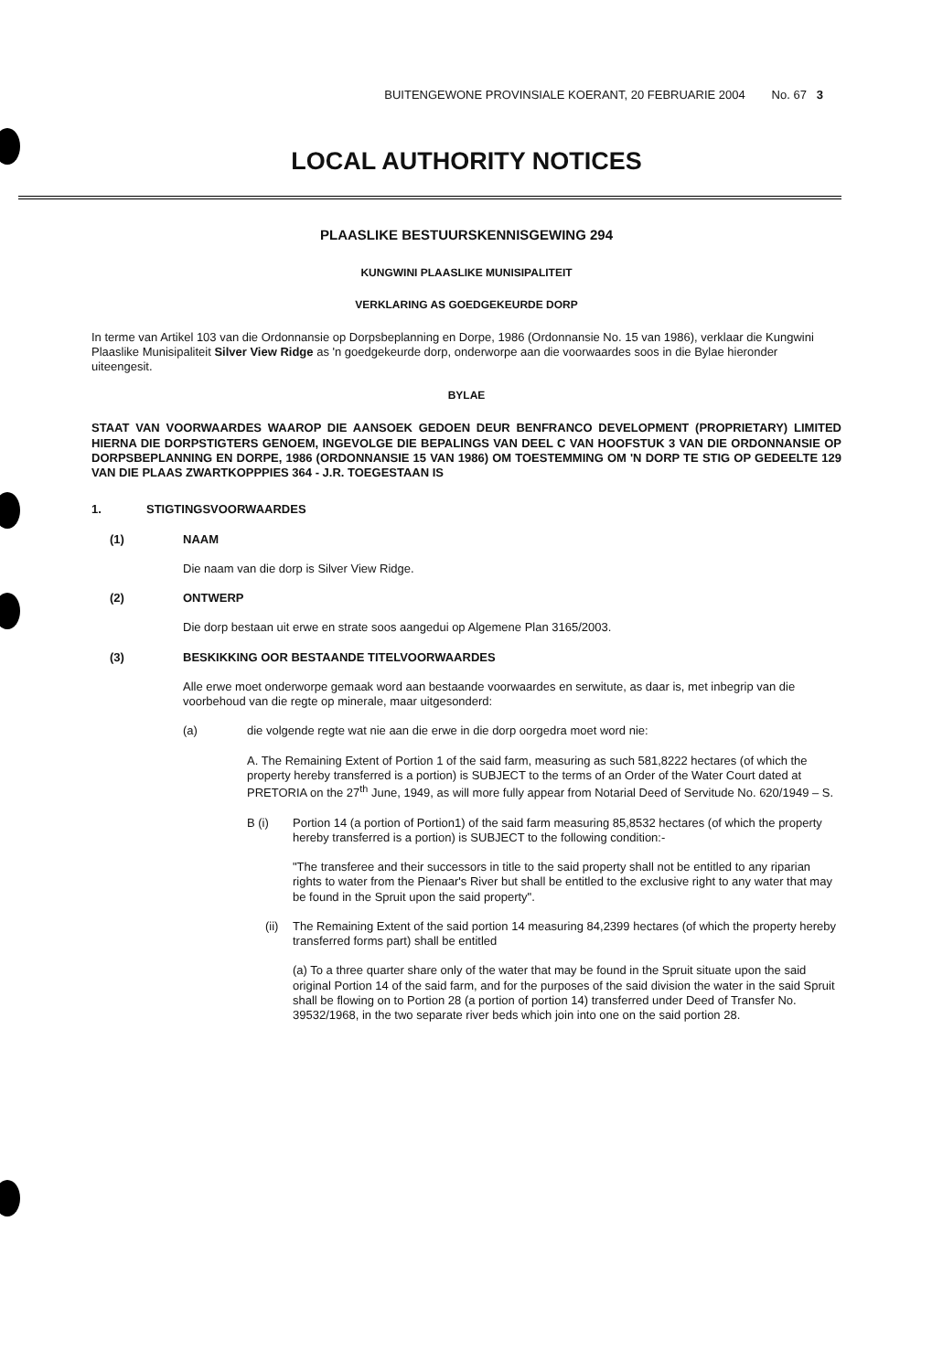BUITENGEWONE PROVINSIALE KOERANT, 20 FEBRUARIE 2004 No. 67 3
LOCAL AUTHORITY NOTICES
PLAASLIKE BESTUURSKENNISGEWING 294
KUNGWINI PLAASLIKE MUNISIPALITEIT
VERKLARING AS GOEDGEKEURDE DORP
In terme van Artikel 103 van die Ordonnansie op Dorpsbeplanning en Dorpe, 1986 (Ordonnansie No. 15 van 1986), verklaar die Kungwini Plaaslike Munisipaliteit Silver View Ridge as 'n goedgekeurde dorp, onderworpe aan die voorwaardes soos in die Bylae hieronder uiteengesit.
BYLAE
STAAT VAN VOORWAARDES WAAROP DIE AANSOEK GEDOEN DEUR BENFRANCO DEVELOPMENT (PROPRIETARY) LIMITED HIERNA DIE DORPSTIGTERS GENOEM, INGEVOLGE DIE BEPALINGS VAN DEEL C VAN HOOFSTUK 3 VAN DIE ORDONNANSIE OP DORPSBEPLANNING EN DORPE, 1986 (ORDONNANSIE 15 VAN 1986) OM TOESTEMMING OM 'N DORP TE STIG OP GEDEELTE 129 VAN DIE PLAAS ZWARTKOPPPIES 364 - J.R. TOEGESTAAN IS
1. STIGTINGSVOORWAARDES
(1) NAAM
Die naam van die dorp is Silver View Ridge.
(2) ONTWERP
Die dorp bestaan uit erwe en strate soos aangedui op Algemene Plan 3165/2003.
(3) BESKIKKING OOR BESTAANDE TITELVOORWAARDES
Alle erwe moet onderworpe gemaak word aan bestaande voorwaardes en serwitute, as daar is, met inbegrip van die voorbehoud van die regte op minerale, maar uitgesonderd:
(a) die volgende regte wat nie aan die erwe in die dorp oorgedra moet word nie:
A. The Remaining Extent of Portion 1 of the said farm, measuring as such 581,8222 hectares (of which the property hereby transferred is a portion) is SUBJECT to the terms of an Order of the Water Court dated at PRETORIA on the 27<sup>th</sup> June, 1949, as will more fully appear from Notarial Deed of Servitude No. 620/1949 – S.
B (i) Portion 14 (a portion of Portion1) of the said farm measuring 85,8532 hectares (of which the property hereby transferred is a portion) is SUBJECT to the following condition:-
"The transferee and their successors in title to the said property shall not be entitled to any riparian rights to water from the Pienaar's River but shall be entitled to the exclusive right to any water that may be found in the Spruit upon the said property".
(ii)
The Remaining Extent of the said portion 14 measuring 84,2399 hectares (of which the property hereby transferred forms part) shall be entitled
(a) To a three quarter share only of the water that may be found in the Spruit situate upon the said original Portion 14 of the said farm, and for the purposes of the said division the water in the said Spruit shall be flowing on to Portion 28 (a portion of portion 14) transferred under Deed of Transfer No. 39532/1968, in the two separate river beds which join into one on the said portion 28.